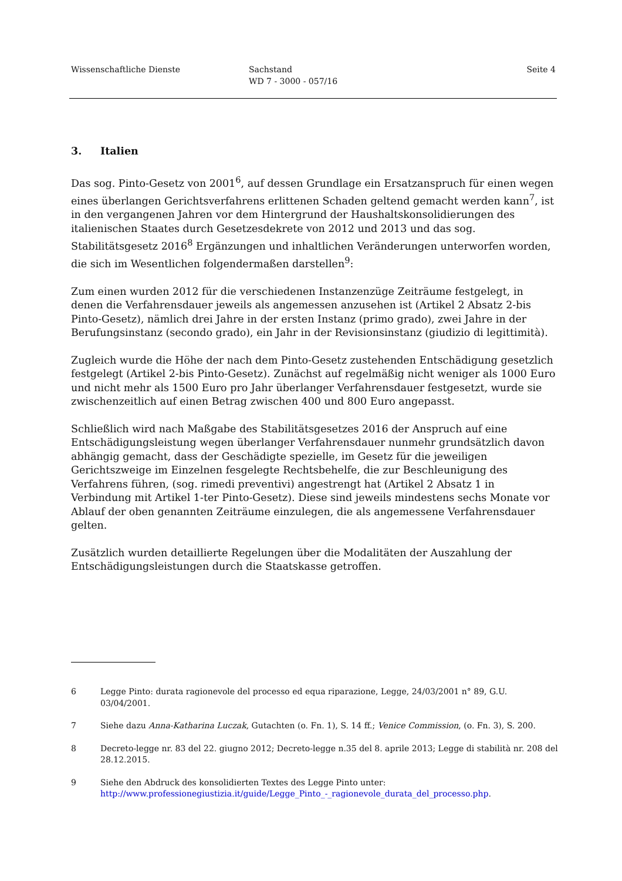Wissenschaftliche Dienste Sachstand
WD 7 - 3000 - 057/16
Seite 4
3. Italien
Das sog. Pinto-Gesetz von 2001<sup>6</sup>, auf dessen Grundlage ein Ersatzanspruch für einen wegen eines überlangen Gerichtsverfahrens erlittenen Schaden geltend gemacht werden kann<sup>7</sup>, ist in den vergangenen Jahren vor dem Hintergrund der Haushaltskonsolidierungen des italienischen Staates durch Gesetzesdekrete von 2012 und 2013 und das sog. Stabilitätsgesetz 2016<sup>8</sup> Ergänzungen und inhaltlichen Veränderungen unterworfen worden, die sich im Wesentlichen folgendermaßen darstellen<sup>9</sup>:
Zum einen wurden 2012 für die verschiedenen Instanzenzüge Zeiträume festgelegt, in denen die Verfahrensdauer jeweils als angemessen anzusehen ist (Artikel 2 Absatz 2-bis Pinto-Gesetz), nämlich drei Jahre in der ersten Instanz (primo grado), zwei Jahre in der Berufungsinstanz (secondo grado), ein Jahr in der Revisionsinstanz (giudizio di legittimità).
Zugleich wurde die Höhe der nach dem Pinto-Gesetz zustehenden Entschädigung gesetzlich festgelegt (Artikel 2-bis Pinto-Gesetz). Zunächst auf regelmäßig nicht weniger als 1000 Euro und nicht mehr als 1500 Euro pro Jahr überlanger Verfahrensdauer festgesetzt, wurde sie zwischenzeitlich auf einen Betrag zwischen 400 und 800 Euro angepasst.
Schließlich wird nach Maßgabe des Stabilitätsgesetzes 2016 der Anspruch auf eine Entschädigungsleistung wegen überlanger Verfahrensdauer nunmehr grundsätzlich davon abhängig gemacht, dass der Geschädigte spezielle, im Gesetz für die jeweiligen Gerichtszweige im Einzelnen fesgelegte Rechtsbehelfe, die zur Beschleunigung des Verfahrens führen, (sog. rimedi preventivi) angestrengt hat (Artikel 2 Absatz 1 in Verbindung mit Artikel 1-ter Pinto-Gesetz). Diese sind jeweils mindestens sechs Monate vor Ablauf der oben genannten Zeiträume einzulegen, die als angemessene Verfahrensdauer gelten.
Zusätzlich wurden detaillierte Regelungen über die Modalitäten der Auszahlung der Entschädigungsleistungen durch die Staatskasse getroffen.
6 Legge Pinto: durata ragionevole del processo ed equa riparazione, Legge, 24/03/2001 n° 89, G.U. 03/04/2001.
7 Siehe dazu Anna-Katharina Luczak, Gutachten (o. Fn. 1), S. 14 ff.; Venice Commission, (o. Fn. 3), S. 200.
8 Decreto-legge nr. 83 del 22. giugno 2012; Decreto-legge n.35 del 8. aprile 2013; Legge di stabilità nr. 208 del 28.12.2015.
9 Siehe den Abdruck des konsolidierten Textes des Legge Pinto unter: http://www.professionegiustizia.it/guide/Legge_Pinto_-_ragionevole_durata_del_processo.php.